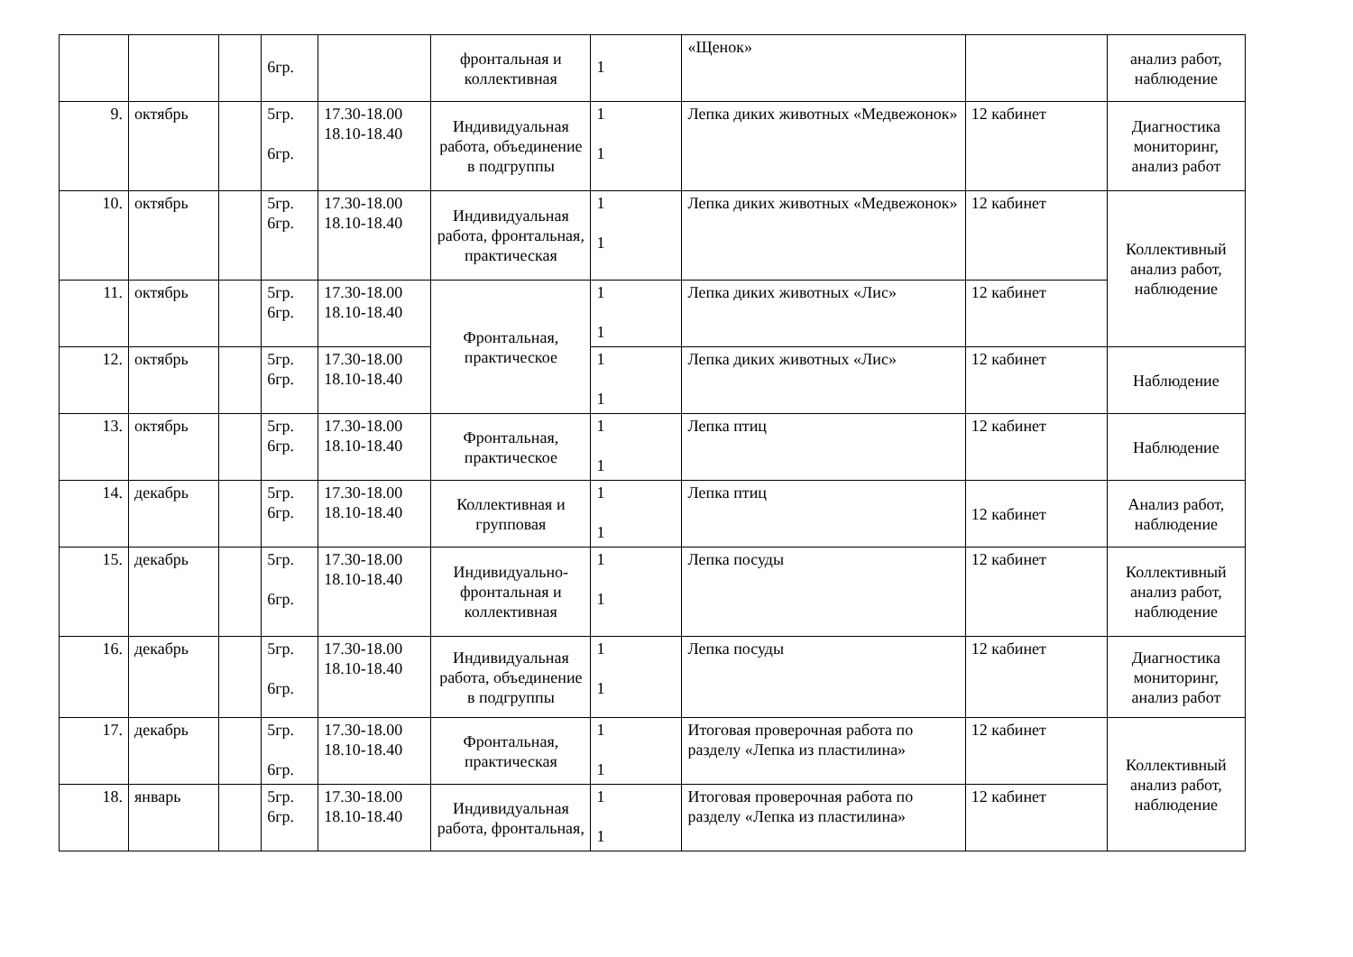| | | | 6гр. | | фронтальная и коллективная | 1 | «Щенок» | | анализ работ, наблюдение |
| 9. | октябрь | | 5гр. 6гр. | 17.30-18.00 18.10-18.40 | Индивидуальная работа, объединение в подгруппы | 1 1 | Лепка диких животных «Медвежонок» | 12 кабинет | Диагностика мониторинг, анализ работ |
| 10. | октябрь | | 5гр. 6гр. | 17.30-18.00 18.10-18.40 | Индивидуальная работа, фронтальная, практическая | 1 1 | Лепка диких животных «Медвежонок» | 12 кабинет | Коллективный анализ работ, наблюдение |
| 11. | октябрь | | 5гр. 6гр. | 17.30-18.00 18.10-18.40 | Фронтальная, практическое | 1 1 | Лепка диких животных «Лис» | 12 кабинет | |
| 12. | октябрь | | 5гр. 6гр. | 17.30-18.00 18.10-18.40 | | 1 1 | Лепка диких животных «Лис» | 12 кабинет | Наблюдение |
| 13. | октябрь | | 5гр. 6гр. | 17.30-18.00 18.10-18.40 | Фронтальная, практическое | 1 1 | Лепка птиц | 12 кабинет | Наблюдение |
| 14. | декабрь | | 5гр. 6гр. | 17.30-18.00 18.10-18.40 | Коллективная и групповая | 1 1 | Лепка птиц | 12 кабинет | Анализ работ, наблюдение |
| 15. | декабрь | | 5гр. 6гр. | 17.30-18.00 18.10-18.40 | Индивидуально-фронтальная и коллективная | 1 1 | Лепка посуды | 12 кабинет | Коллективный анализ работ, наблюдение |
| 16. | декабрь | | 5гр. 6гр. | 17.30-18.00 18.10-18.40 | Индивидуальная работа, объединение в подгруппы | 1 1 | Лепка посуды | 12 кабинет | Диагностика мониторинг, анализ работ |
| 17. | декабрь | | 5гр. 6гр. | 17.30-18.00 18.10-18.40 | Фронтальная, практическая | 1 1 | Итоговая проверочная работа по разделу «Лепка из пластилина» | 12 кабинет | Коллективный анализ работ, наблюдение |
| 18. | январь | | 5гр. 6гр. | 17.30-18.00 18.10-18.40 | Индивидуальная работа, фронтальная, | 1 1 | Итоговая проверочная работа по разделу «Лепка из пластилина» | 12 кабинет | |